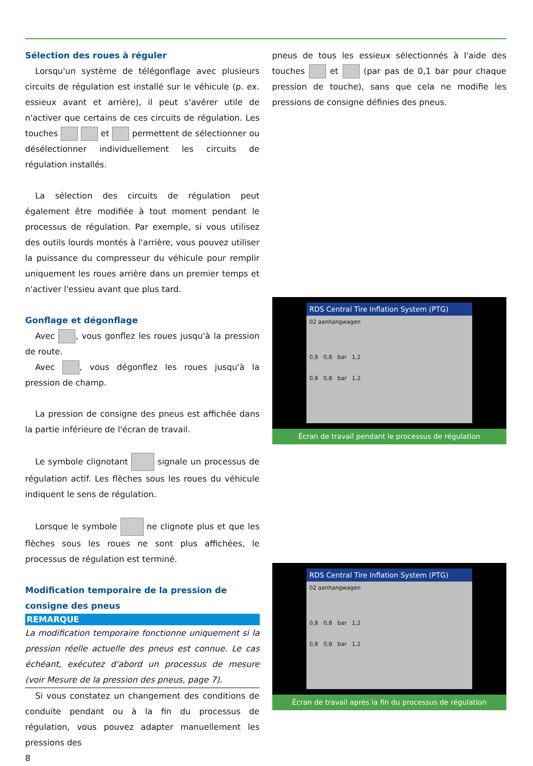Sélection des roues à réguler
Lorsqu'un système de télégonflage avec plusieurs circuits de régulation est installé sur le véhicule (p. ex. essieux avant et arrière), il peut s'avérer utile de n'activer que certains de ces circuits de régulation. Les touches et permettent de sélectionner ou désélectionner individuellement les circuits de régulation installés.
La sélection des circuits de régulation peut également être modifiée à tout moment pendant le processus de régulation. Par exemple, si vous utilisez des outils lourds montés à l'arrière, vous pouvez utiliser la puissance du compresseur du véhicule pour remplir uniquement les roues arrière dans un premier temps et n'activer l'essieu avant que plus tard.
Gonflage et dégonflage
Avec , vous gonflez les roues jusqu'à la pression de route.
Avec , vous dégonflez les roues jusqu'à la pression de champ.
La pression de consigne des pneus est affichée dans la partie inférieure de l'écran de travail.
Le symbole clignotant signale un processus de régulation actif. Les flèches sous les roues du véhicule indiquent le sens de régulation.
Lorsque le symbole ne clignote plus et que les flèches sous les roues ne sont plus affichées, le processus de régulation est terminé.
Modification temporaire de la pression de consigne des pneus
REMARQUE
La modification temporaire fonctionne uniquement si la pression réelle actuelle des pneus est connue. Le cas échéant, exécutez d'abord un processus de mesure (voir Mesure de la pression des pneus, page 7).
Si vous constatez un changement des conditions de conduite pendant ou à la fin du processus de régulation, vous pouvez adapter manuellement les pressions des
8
pneus de tous les essieux sélectionnés à l'aide des touches et (par pas de 0,1 bar pour chaque pression de touche), sans que cela ne modifie les pressions de consigne définies des pneus.
RDS Central Tire Inflation System (PTG)
02 aanhangwagen
0,8 0,8 bar 1,2
0,8 0,8 bar 1,2
Écran de travail pendant le processus de régulation
RDS Central Tire Inflation System (PTG)
02 aanhangwagen
0,8 0,8 bar 1,2
0,8 0,8 bar 1,2
Écran de travail après la fin du processus de régulation